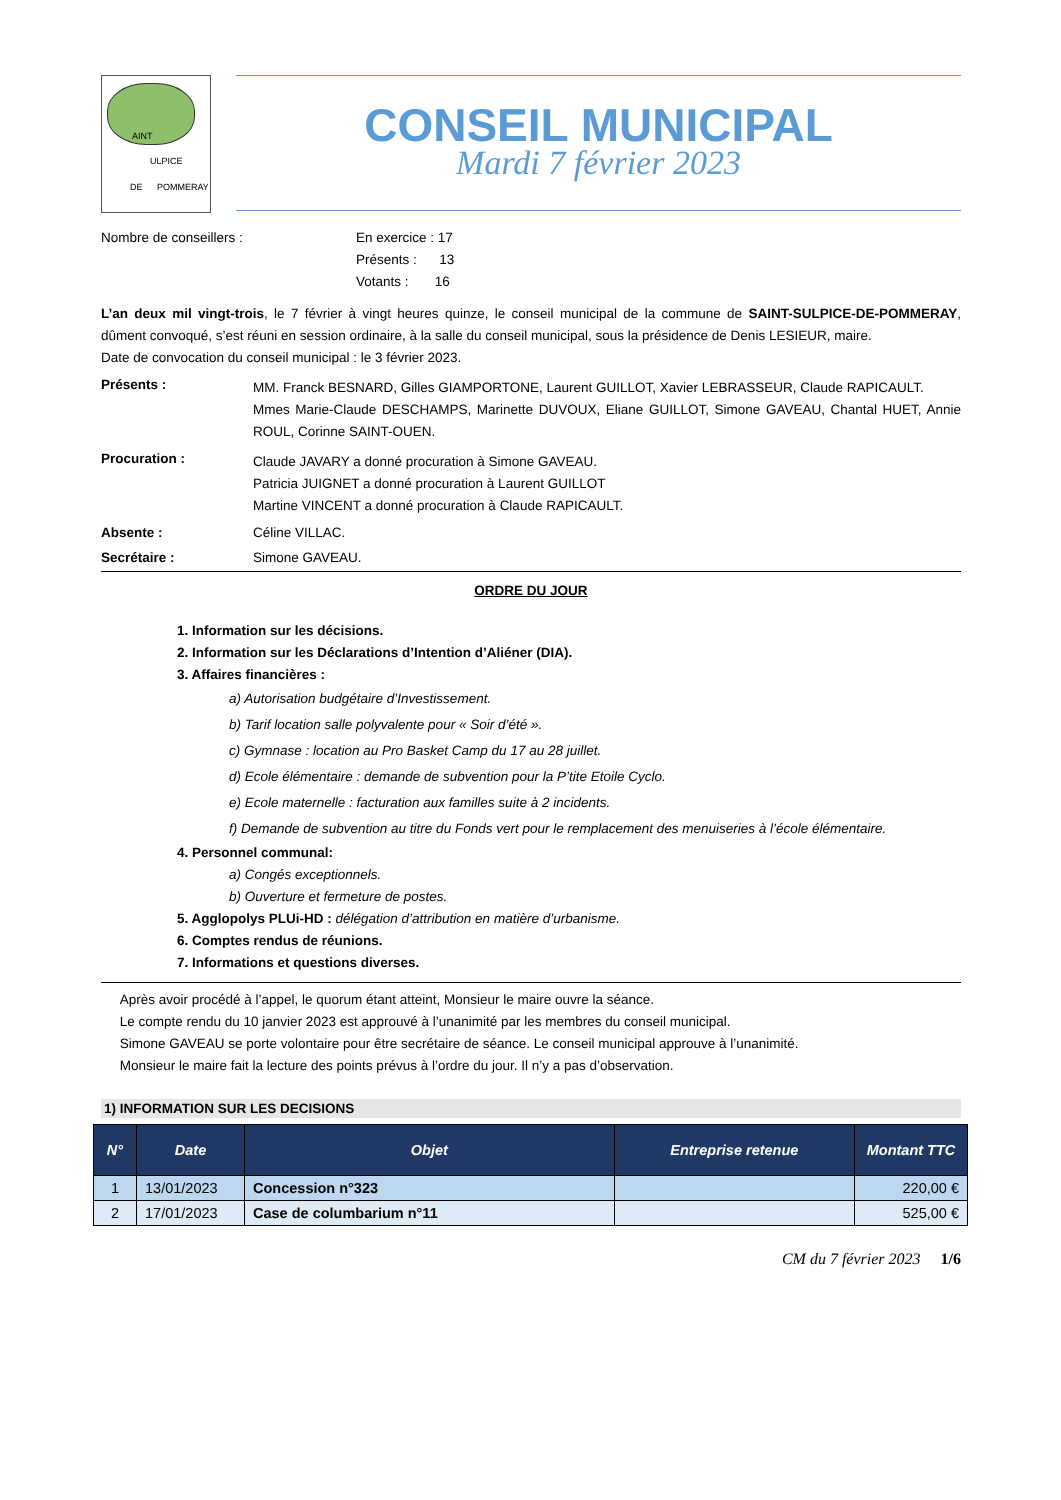AINT
ULPICE
DE POMMERAY
CONSEIL MUNICIPAL
Mardi 7 février 2023
Nombre de conseillers : En exercice : 17
Présents : 13
Votants : 16
L’an deux mil vingt-trois, le 7 février à vingt heures quinze, le conseil municipal de la commune de SAINT-SULPICE-DE-POMMERAY, dûment convoqué, s’est réuni en session ordinaire, à la salle du conseil municipal, sous la présidence de Denis LESIEUR, maire.
Date de convocation du conseil municipal : le 3 février 2023.
Présents :
MM. Franck BESNARD, Gilles GIAMPORTONE, Laurent GUILLOT, Xavier LEBRASSEUR, Claude RAPICAULT.
Mmes Marie-Claude DESCHAMPS, Marinette DUVOUX, Eliane GUILLOT, Simone GAVEAU, Chantal HUET, Annie ROUL, Corinne SAINT-OUEN.
Procuration :
Claude JAVARY a donné procuration à Simone GAVEAU.
Patricia JUIGNET a donné procuration à Laurent GUILLOT
Martine VINCENT a donné procuration à Claude RAPICAULT.
Absente : Céline VILLAC.
Secrétaire : Simone GAVEAU.
ORDRE DU JOUR
1. Information sur les décisions.
2. Information sur les Déclarations d’Intention d’Aliéner (DIA).
3. Affaires financières :
a) Autorisation budgétaire d’Investissement.
b) Tarif location salle polyvalente pour « Soir d’été ».
c) Gymnase : location au Pro Basket Camp du 17 au 28 juillet.
d) Ecole élémentaire : demande de subvention pour la P’tite Etoile Cyclo.
e) Ecole maternelle : facturation aux familles suite à 2 incidents.
f) Demande de subvention au titre du Fonds vert pour le remplacement des menuiseries à l’école élémentaire.
4. Personnel communal:
a) Congés exceptionnels.
b) Ouverture et fermeture de postes.
5. Agglopolys PLUi-HD : délégation d’attribution en matière d’urbanisme.
6. Comptes rendus de réunions.
7. Informations et questions diverses.
Après avoir procédé à l’appel, le quorum étant atteint, Monsieur le maire ouvre la séance.
Le compte rendu du 10 janvier 2023 est approuvé à l’unanimité par les membres du conseil municipal.
Simone GAVEAU se porte volontaire pour être secrétaire de séance. Le conseil municipal approuve à l’unanimité.
Monsieur le maire fait la lecture des points prévus à l’ordre du jour. Il n’y a pas d’observation.
1) INFORMATION SUR LES DECISIONS
| N° | Date | Objet | Entreprise retenue | Montant TTC |
| --- | --- | --- | --- | --- |
| 1 | 13/01/2023 | Concession n°323 | | 220,00 € |
| 2 | 17/01/2023 | Case de columbarium n°11 | | 525,00 € |
CM du 7 février 2023 1/6